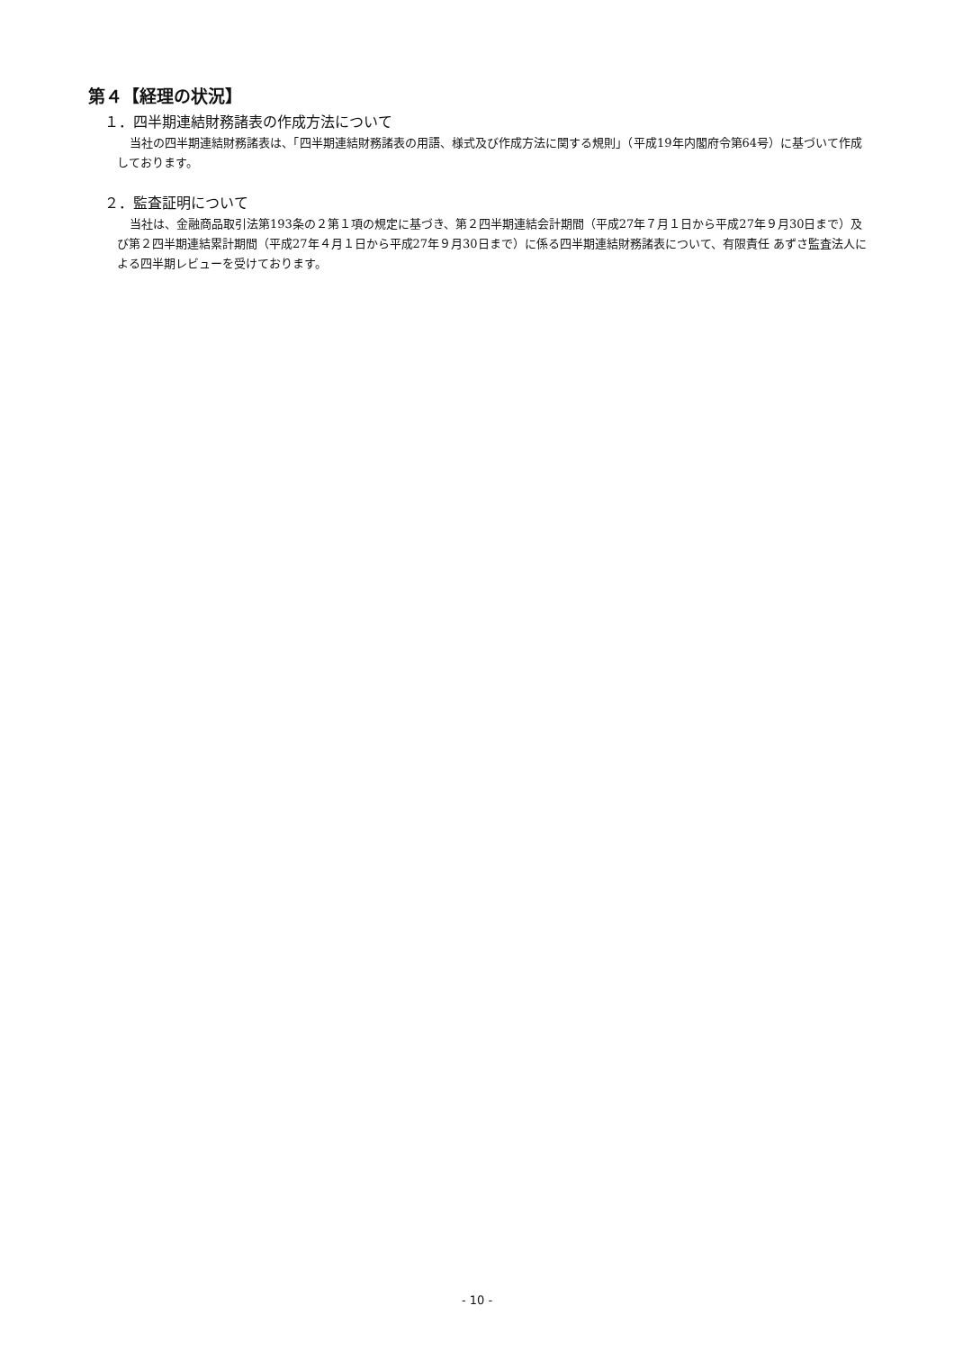第４【経理の状況】
１．四半期連結財務諸表の作成方法について
当社の四半期連結財務諸表は、「四半期連結財務諸表の用語、様式及び作成方法に関する規則」（平成19年内閣府令第64号）に基づいて作成しております。
２．監査証明について
当社は、金融商品取引法第193条の２第１項の規定に基づき、第２四半期連結会計期間（平成27年７月１日から平成27年９月30日まで）及び第２四半期連結累計期間（平成27年４月１日から平成27年９月30日まで）に係る四半期連結財務諸表について、有限責任 あずさ監査法人による四半期レビューを受けております。
- 10 -